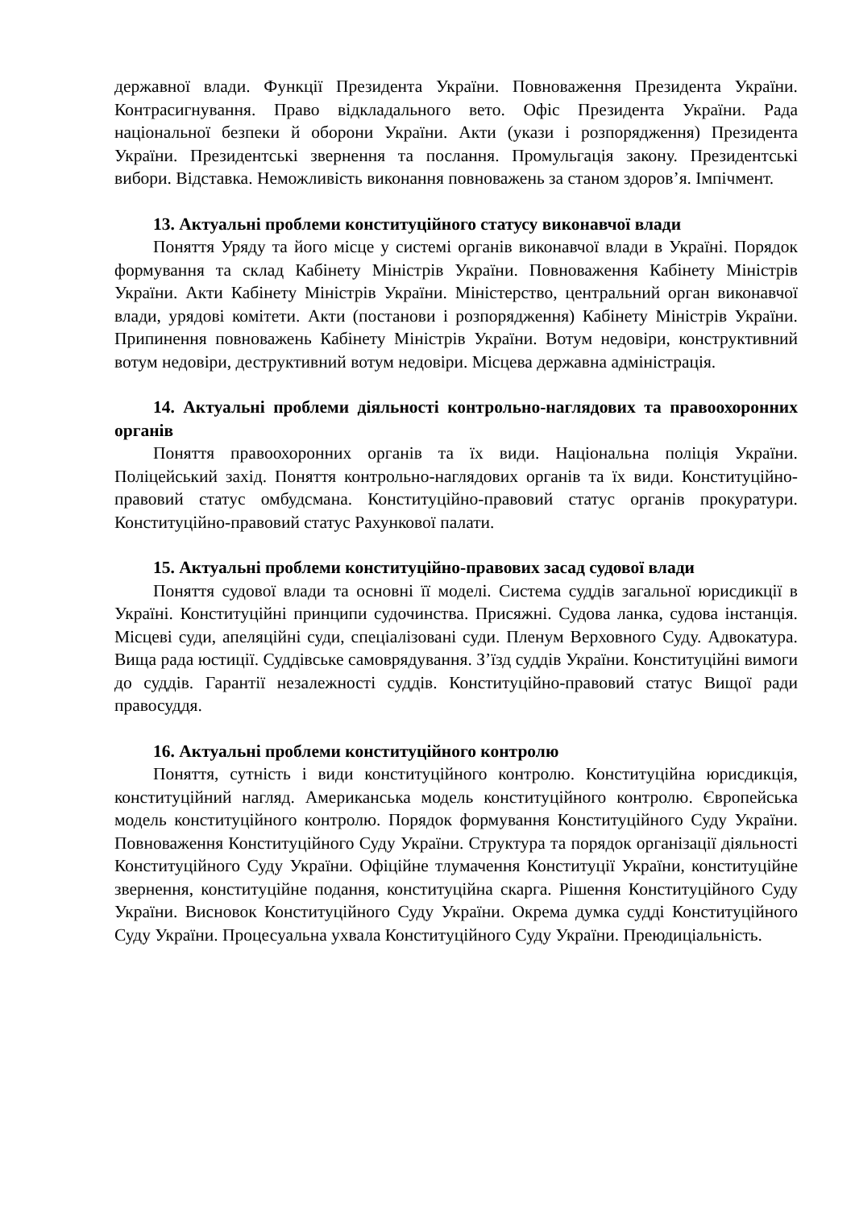державної влади. Функції Президента України. Повноваження Президента України. Контрасигнування. Право відкладального вето. Офіс Президента України. Рада національної безпеки й оборони України. Акти (укази і розпорядження) Президента України. Президентські звернення та послання. Промульгація закону. Президентські вибори. Відставка. Неможливість виконання повноважень за станом здоров’я. Імпічмент.
13. Актуальні проблеми конституційного статусу виконавчої влади
Поняття Уряду та його місце у системі органів виконавчої влади в Україні. Порядок формування та склад Кабінету Міністрів України. Повноваження Кабінету Міністрів України. Акти Кабінету Міністрів України. Міністерство, центральний орган виконавчої влади, урядові комітети. Акти (постанови і розпорядження) Кабінету Міністрів України. Припинення повноважень Кабінету Міністрів України. Вотум недовіри, конструктивний вотум недовіри, деструктивний вотум недовіри. Місцева державна адміністрація.
14. Актуальні проблеми діяльності контрольно-наглядових та правоохоронних органів
Поняття правоохоронних органів та їх види. Національна поліція України. Поліцейський захід. Поняття контрольно-наглядових органів та їх види. Конституційно-правовий статус омбудсмана. Конституційно-правовий статус органів прокуратури. Конституційно-правовий статус Рахункової палати.
15. Актуальні проблеми конституційно-правових засад судової влади
Поняття судової влади та основні її моделі. Система суддів загальної юрисдикції в Україні. Конституційні принципи судочинства. Присяжні. Судова ланка, судова інстанція. Місцеві суди, апеляційні суди, спеціалізовані суди. Пленум Верховного Суду. Адвокатура. Вища рада юстиції. Суддівське самоврядування. З’їзд суддів України. Конституційні вимоги до суддів. Гарантії незалежності суддів. Конституційно-правовий статус Вищої ради правосуддя.
16. Актуальні проблеми конституційного контролю
Поняття, сутність і види конституційного контролю. Конституційна юрисдикція, конституційний нагляд. Американська модель конституційного контролю. Європейська модель конституційного контролю. Порядок формування Конституційного Суду України. Повноваження Конституційного Суду України. Структура та порядок організації діяльності Конституційного Суду України. Офіційне тлумачення Конституції України, конституційне звернення, конституційне подання, конституційна скарга. Рішення Конституційного Суду України. Висновок Конституційного Суду України. Окрема думка судді Конституційного Суду України. Процесуальна ухвала Конституційного Суду України. Преюдиціальність.